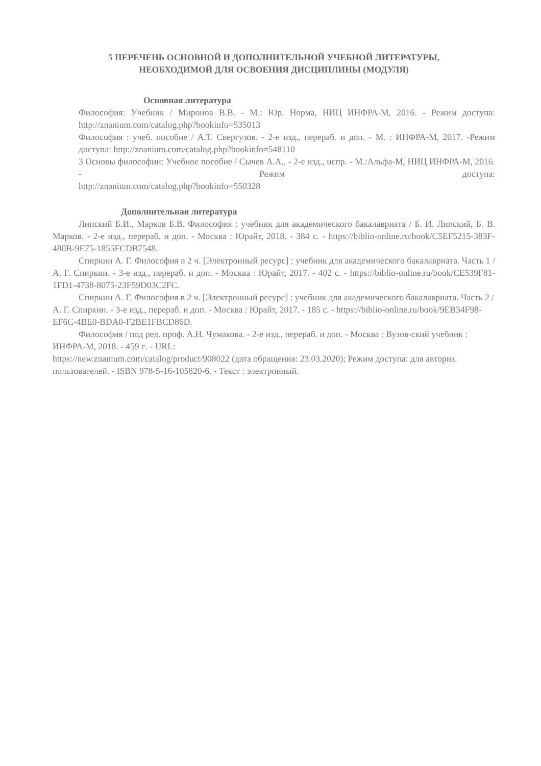5 ПЕРЕЧЕНЬ ОСНОВНОЙ И ДОПОЛНИТЕЛЬНОЙ УЧЕБНОЙ ЛИТЕРАТУРЫ,
НЕОБХОДИМОЙ ДЛЯ ОСВОЕНИЯ ДИСЦИПЛИНЫ (МОДУЛЯ)
Основная литература
Философия: Учебник / Миронов В.В. - М.: Юр. Норма, НИЦ ИНФРА-М, 2016. - Режим доступа: http://znanium.com/catalog.php?bookinfo=535013
Философия : учеб. пособие / А.Т. Свергузов. - 2-е изд., перераб. и доп. - М. : ИНФРА-М, 2017. -Режим доступа: http://znanium.com/catalog.php?bookinfo=548110
3 Основы философии: Учебное пособие / Сычев А.А., - 2-е изд., испр. - М.:Альфа-М, НИЦ ИНФРА-М, 2016. - Режим доступа:
http://znanium.com/catalog.php?bookinfo=550328
Дополнительная литература
Липский Б.И., Марков Б.В. Философия : учебник для академического бакалавриата / Б. И. Липский, Б. В. Марков. - 2-е изд., перераб. и доп. - Москва : Юрайт, 2018. - 384 с. - https://biblio-online.ru/book/C5EF5215-383F-480B-9E75-1855FCDB7548.
Спиркин А. Г. Философия в 2 ч. [Электронный ресурс] : учебник для академического бакалавриата. Часть 1 / А. Г. Спиркин. - 3-е изд., перераб. и доп. - Москва : Юрайт, 2017. - 402 с. - https://biblio-online.ru/book/CE539F81-1FD1-4738-8075-23F59D03C2FC.
Спиркин А. Г. Философия в 2 ч. [Электронный ресурс] : учебник для академического бакалавриата. Часть 2 / А. Г. Спиркин. - 3-е изд., перераб. и доп. - Москва : Юрайт, 2017. - 185 с. - https://biblio-online.ru/book/9EB34F98-EF6C-4BE0-BDA0-F2BE1FBCD86D.
Философия / под ред. проф. А.Н. Чумакова. - 2-е изд., перераб. и доп. - Москва : Вузов-ский учебник : ИНФРА-М, 2018. - 459 с. - URL:
https://new.znanium.com/catalog/product/908022 (дата обращения: 23.03.2020); Режим доступа: для авториз. пользователей. - ISBN 978-5-16-105820-6. - Текст : электронный.